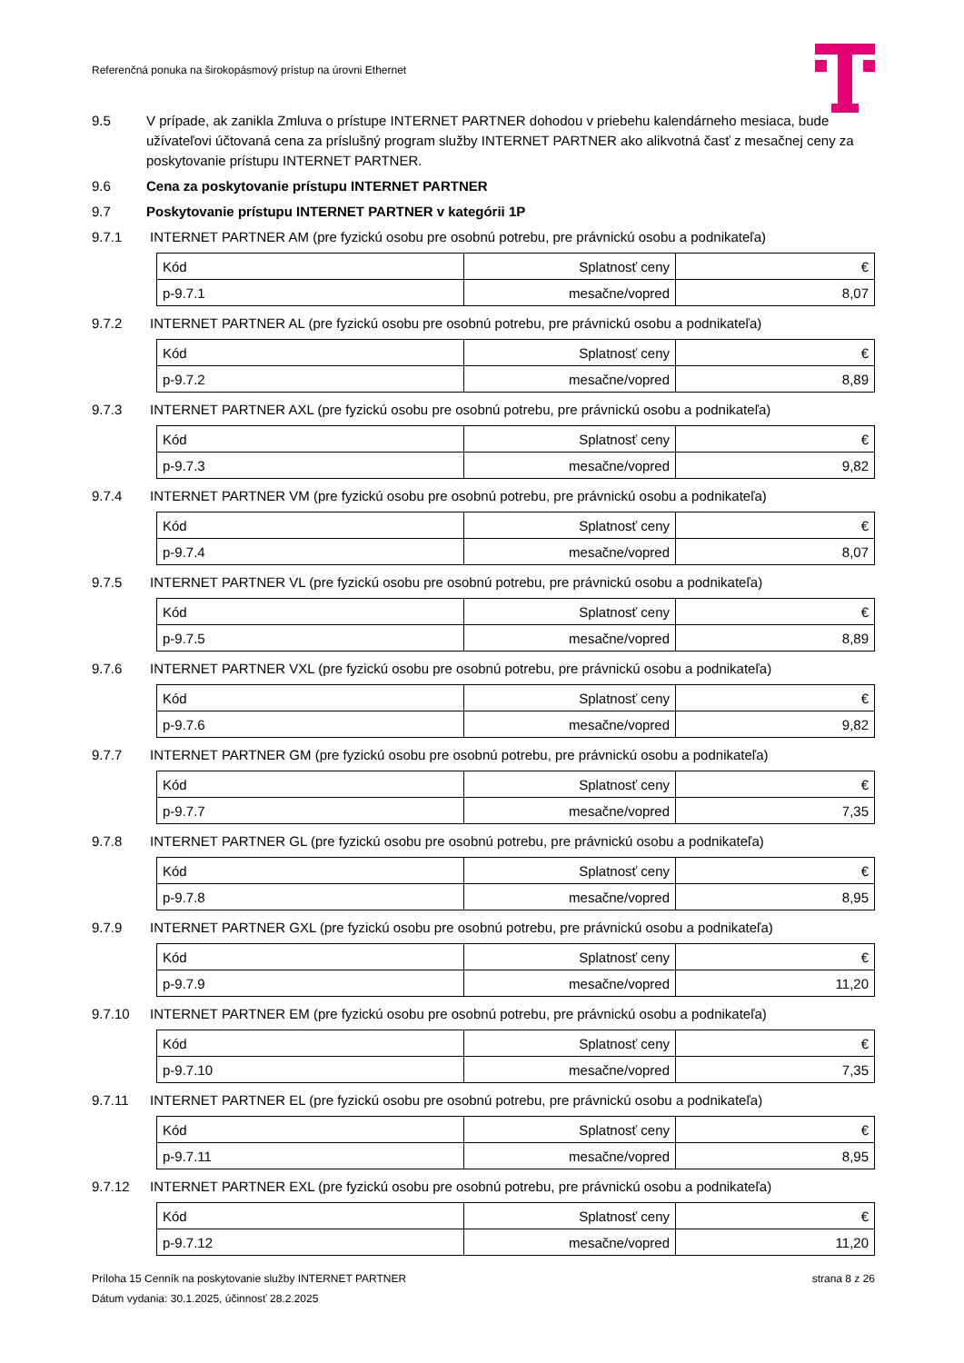Referenčná ponuka na širokopásmový prístup na úrovni Ethernet
9.5 V prípade, ak zanikla Zmluva o prístupe INTERNET PARTNER dohodou v priebehu kalendárneho mesiaca, bude užívateľovi účtovaná cena za príslušný program služby INTERNET PARTNER ako alikvotná časť z mesačnej ceny za poskytovanie prístupu INTERNET PARTNER.
9.6 Cena za poskytovanie prístupu INTERNET PARTNER
9.7 Poskytovanie prístupu INTERNET PARTNER v kategórii 1P
9.7.1 INTERNET PARTNER AM (pre fyzickú osobu pre osobnú potrebu, pre právnickú osobu a podnikateľa)
| Kód | Splatnosť ceny | € |
| p-9.7.1 | mesačne/vopred | 8,07 |
9.7.2 INTERNET PARTNER AL (pre fyzickú osobu pre osobnú potrebu, pre právnickú osobu a podnikateľa)
| Kód | Splatnosť ceny | € |
| p-9.7.2 | mesačne/vopred | 8,89 |
9.7.3 INTERNET PARTNER AXL (pre fyzickú osobu pre osobnú potrebu, pre právnickú osobu a podnikateľa)
| Kód | Splatnosť ceny | € |
| p-9.7.3 | mesačne/vopred | 9,82 |
9.7.4 INTERNET PARTNER VM (pre fyzickú osobu pre osobnú potrebu, pre právnickú osobu a podnikateľa)
| Kód | Splatnosť ceny | € |
| p-9.7.4 | mesačne/vopred | 8,07 |
9.7.5 INTERNET PARTNER VL (pre fyzickú osobu pre osobnú potrebu, pre právnickú osobu a podnikateľa)
| Kód | Splatnosť ceny | € |
| p-9.7.5 | mesačne/vopred | 8,89 |
9.7.6 INTERNET PARTNER VXL (pre fyzickú osobu pre osobnú potrebu, pre právnickú osobu a podnikateľa)
| Kód | Splatnosť ceny | € |
| p-9.7.6 | mesačne/vopred | 9,82 |
9.7.7 INTERNET PARTNER GM (pre fyzickú osobu pre osobnú potrebu, pre právnickú osobu a podnikateľa)
| Kód | Splatnosť ceny | € |
| p-9.7.7 | mesačne/vopred | 7,35 |
9.7.8 INTERNET PARTNER GL (pre fyzickú osobu pre osobnú potrebu, pre právnickú osobu a podnikateľa)
| Kód | Splatnosť ceny | € |
| p-9.7.8 | mesačne/vopred | 8,95 |
9.7.9 INTERNET PARTNER GXL (pre fyzickú osobu pre osobnú potrebu, pre právnickú osobu a podnikateľa)
| Kód | Splatnosť ceny | € |
| p-9.7.9 | mesačne/vopred | 11,20 |
9.7.10 INTERNET PARTNER EM (pre fyzickú osobu pre osobnú potrebu, pre právnickú osobu a podnikateľa)
| Kód | Splatnosť ceny | € |
| p-9.7.10 | mesačne/vopred | 7,35 |
9.7.11 INTERNET PARTNER EL (pre fyzickú osobu pre osobnú potrebu, pre právnickú osobu a podnikateľa)
| Kód | Splatnosť ceny | € |
| p-9.7.11 | mesačne/vopred | 8,95 |
9.7.12 INTERNET PARTNER EXL (pre fyzickú osobu pre osobnú potrebu, pre právnickú osobu a podnikateľa)
| Kód | Splatnosť ceny | € |
| p-9.7.12 | mesačne/vopred | 11,20 |
Príloha 15 Cenník na poskytovanie služby INTERNET PARTNER strana 8 z 26
Dátum vydania: 30.1.2025, účinnosť 28.2.2025